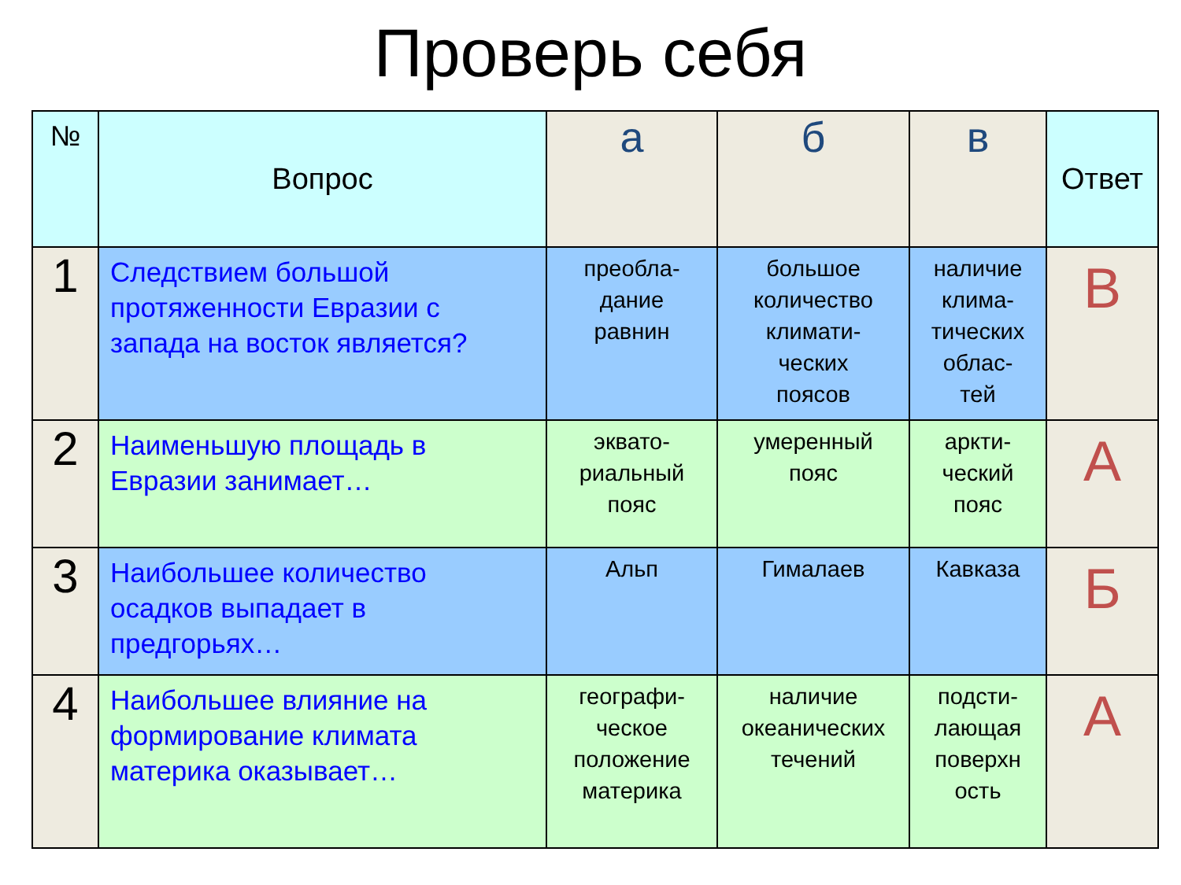Проверь себя
| № | Вопрос | а | б | в | Ответ |
| --- | --- | --- | --- | --- | --- |
| 1 | Следствием большой протяженности Евразии с запада на восток является? | преобла- дание равнин | большое количество климати- ческих поясов | наличие клима- тических облас- тей | В |
| 2 | Наименьшую площадь в Евразии занимает… | эквато- риальный пояс | умеренный пояс | аркти- ческий пояс | А |
| 3 | Наибольшее количество осадков выпадает в предгорьях… | Альп | Гималаев | Кавказа | Б |
| 4 | Наибольшее влияние на формирование климата материка оказывает… | географи- ческое положение материка | наличие океанических течений | подсти- лающая поверхн ость | А |